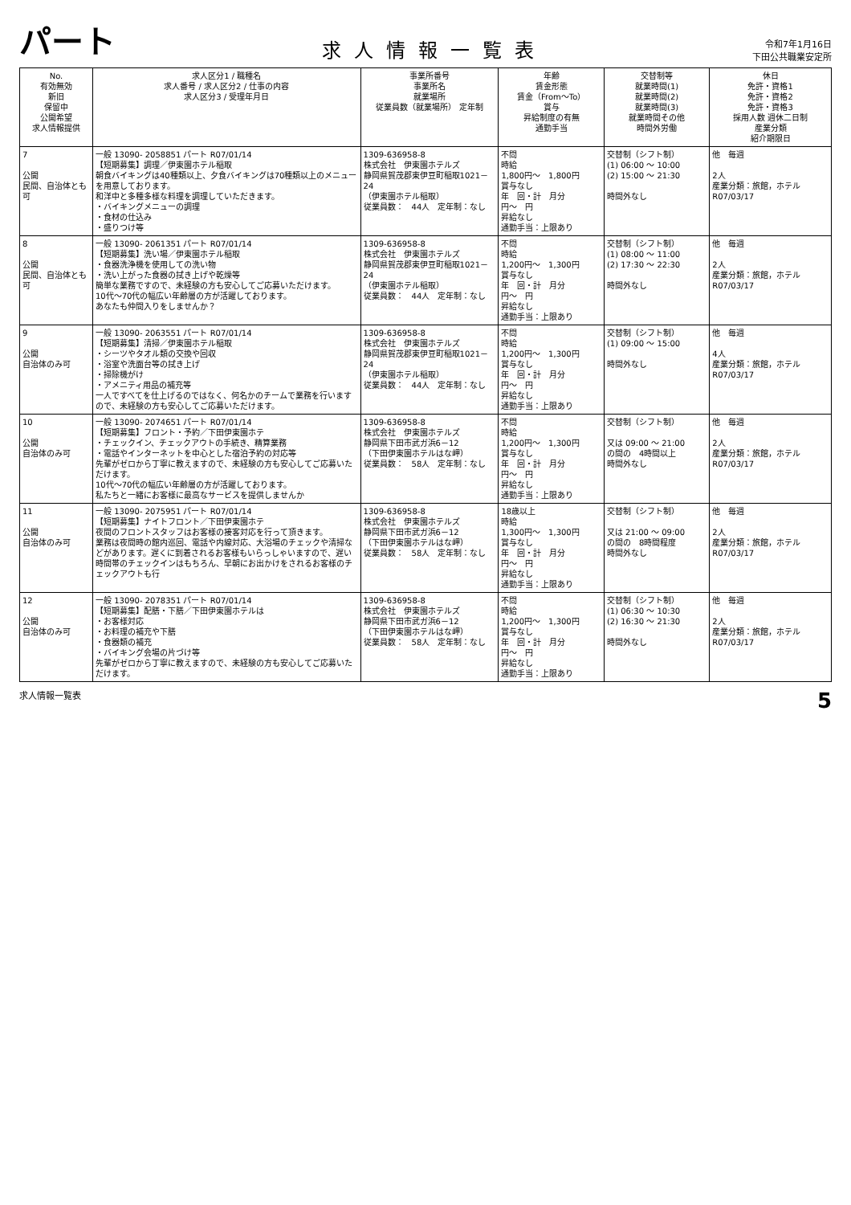パート
求人情報一覧表
令和7年1月16日
下田公共職業安定所
| No. 有効無効 新旧 保留中 公開希望 求人情報提供 | 求人区分1 / 職種名 求人番号 / 求人区分2 / 仕事の内容 求人区分3 / 受理年月日 | 事業所番号 事業所名 就業場所 従業員数（就業場所） 定年制 | 年齢 賃金形態 賃金（From～To） 賞与 昇給制度の有無 通勤手当 | 交替制等 就業時間(1) 就業時間(2) 就業時間(3) 就業時間その他 時間外労働 | 休日 免許・資格1 免許・資格2 免許・資格3 採用人数 週休二日制 産業分類 紹介期限日 |
| --- | --- | --- | --- | --- | --- |
| 7 公開 民間、自治体とも可 | 一般 13090- 2058851 パート R07/01/14 【短期募集】調理／伊東園ホテル稲取 朝食バイキングは40種類以上、夕食バイキングは70種類以上のメニューを用意しております。 和洋中と多種多様な料理を調理していただきます。 ・バイキングメニューの調理 ・食材の仕込み ・盛りつけ等 | 1309-636958-8 株式会社 伊東園ホテルズ 静岡県賀茂郡東伊豆町稲取1021－24 （伊東園ホテル稲取） 従業員数： 44人 定年制：なし | 不問 時給 1,800円～ 1,800円 賞与なし 年 回・計 月分 円～ 円 昇給なし 通勤手当：上限あり | 交替制（シフト制） (1) 06:00 ～ 10:00 (2) 15:00 ～ 21:30 時間外なし | 他 毎週 2人 産業分類：旅館，ホテル R07/03/17 |
| 8 公開 民間、自治体とも可 | 一般 13090- 2061351 パート R07/01/14 【短期募集】洗い場／伊東園ホテル稲取 ・食器洗浄機を使用しての洗い物 ・洗い上がった食器の拭き上げや乾燥等 簡単な業務ですので、未経験の方も安心してご応募いただけます。 10代～70代の幅広い年齢層の方が活躍しております。 あなたも仲間入りをしませんか？ | 1309-636958-8 株式会社 伊東園ホテルズ 静岡県賀茂郡東伊豆町稲取1021－24 （伊東園ホテル稲取） 従業員数： 44人 定年制：なし | 不問 時給 1,200円～ 1,300円 賞与なし 年 回・計 月分 円～ 円 昇給なし 通勤手当：上限あり | 交替制（シフト制） (1) 08:00 ～ 11:00 (2) 17:30 ～ 22:30 時間外なし | 他 毎週 2人 産業分類：旅館，ホテル R07/03/17 |
| 9 公開 自治体のみ可 | 一般 13090- 2063551 パート R07/01/14 【短期募集】清掃／伊東園ホテル稲取 ・シーツやタオル類の交換や回収 ・浴室や洗面台等の拭き上げ ・掃除機がけ ・アメニティ用品の補充等 一人ですべてを仕上げるのではなく、何名かのチームで業務を行いますので、未経験の方も安心してご応募いただけます。 | 1309-636958-8 株式会社 伊東園ホテルズ 静岡県賀茂郡東伊豆町稲取1021－24 （伊東園ホテル稲取） 従業員数： 44人 定年制：なし | 不問 時給 1,200円～ 1,300円 賞与なし 年 回・計 月分 円～ 円 昇給なし 通勤手当：上限あり | 交替制（シフト制） (1) 09:00 ～ 15:00 時間外なし | 他 毎週 4人 産業分類：旅館，ホテル R07/03/17 |
| 10 公開 自治体のみ可 | 一般 13090- 2074651 パート R07/01/14 【短期募集】フロント・予約／下田伊東園ホテ ・チェックイン、チェックアウトの手続き、精算業務 ・電話やインターネットを中心とした宿泊予約の対応等 先輩がゼロから丁寧に教えますので、未経験の方も安心してご応募いただけます。 10代～70代の幅広い年齢層の方が活躍しております。 私たちと一緒にお客様に最高なサービスを提供しませんか | 1309-636958-8 株式会社 伊東園ホテルズ 静岡県下田市武ガ浜6－12 （下田伊東園ホテルはな岬） 従業員数： 58人 定年制：なし | 不問 時給 1,200円～ 1,300円 賞与なし 年 回・計 月分 円～ 円 昇給なし 通勤手当：上限あり | 交替制（シフト制） 又は 09:00 ～ 21:00 の間の 4時間以上 時間外なし | 他 毎週 2人 産業分類：旅館，ホテル R07/03/17 |
| 11 公開 自治体のみ可 | 一般 13090- 2075951 パート R07/01/14 【短期募集】ナイトフロント／下田伊東園ホテ 夜間のフロントスタッフはお客様の接客対応を行って頂きます。 業務は夜間時の館内巡回、電話や内線対応、大浴場のチェックや清掃などがあります。遅くに到着されるお客様もいらっしゃいますので、遅い時間帯のチェックインはもちろん、早朝にお出かけをされるお客様のチェックアウトも行 | 1309-636958-8 株式会社 伊東園ホテルズ 静岡県下田市武ガ浜6－12 （下田伊東園ホテルはな岬） 従業員数： 58人 定年制：なし | 18歳以上 時給 1,300円～ 1,300円 賞与なし 年 回・計 月分 円～ 円 昇給なし 通勤手当：上限あり | 交替制（シフト制） 又は 21:00 ～ 09:00 の間の 8時間程度 時間外なし | 他 毎週 2人 産業分類：旅館，ホテル R07/03/17 |
| 12 公開 自治体のみ可 | 一般 13090- 2078351 パート R07/01/14 【短期募集】配膳・下膳／下田伊東園ホテルは ・お客様対応 ・お料理の補充や下膳 ・食器類の補充 ・バイキング会場の片づけ等 先輩がゼロから丁寧に教えますので、未経験の方も安心してご応募いただけます。 | 1309-636958-8 株式会社 伊東園ホテルズ 静岡県下田市武ガ浜6－12 （下田伊東園ホテルはな岬） 従業員数： 58人 定年制：なし | 不問 時給 1,200円～ 1,300円 賞与なし 年 回・計 月分 円～ 円 昇給なし 通勤手当：上限あり | 交替制（シフト制） (1) 06:30 ～ 10:30 (2) 16:30 ～ 21:30 時間外なし | 他 毎週 2人 産業分類：旅館，ホテル R07/03/17 |
求人情報一覧表 5